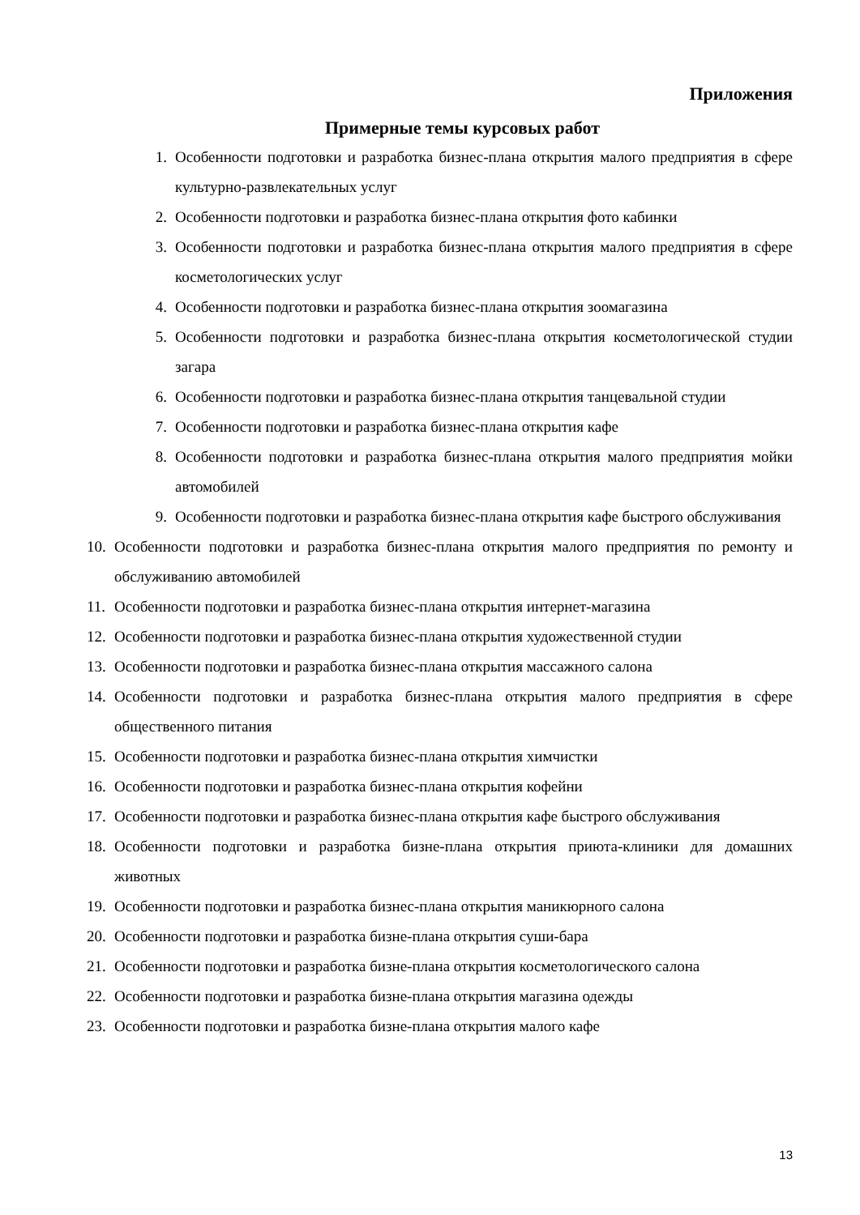Приложения
Примерные темы курсовых работ
1. Особенности подготовки и разработка бизнес-плана открытия малого предприятия в сфере культурно-развлекательных услуг
2. Особенности подготовки и разработка бизнес-плана открытия фото кабинки
3. Особенности подготовки и разработка бизнес-плана открытия малого предприятия в сфере косметологических услуг
4. Особенности подготовки и разработка бизнес-плана открытия зоомагазина
5. Особенности подготовки и разработка бизнес-плана открытия косметологической студии загара
6. Особенности подготовки и разработка бизнес-плана открытия танцевальной студии
7. Особенности подготовки и разработка бизнес-плана открытия кафе
8. Особенности подготовки и разработка бизнес-плана открытия малого предприятия мойки автомобилей
9. Особенности подготовки и разработка бизнес-плана открытия кафе быстрого обслуживания
10. Особенности подготовки и разработка бизнес-плана открытия малого предприятия по ремонту и обслуживанию автомобилей
11. Особенности подготовки и разработка бизнес-плана открытия интернет-магазина
12. Особенности подготовки и разработка бизнес-плана открытия художественной студии
13. Особенности подготовки и разработка бизнес-плана открытия массажного салона
14. Особенности подготовки и разработка бизнес-плана открытия малого предприятия в сфере общественного питания
15. Особенности подготовки и разработка бизнес-плана открытия химчистки
16. Особенности подготовки и разработка бизнес-плана открытия кофейни
17. Особенности подготовки и разработка бизнес-плана открытия кафе быстрого обслуживания
18. Особенности подготовки и разработка бизне-плана открытия приюта-клиники для домашних животных
19. Особенности подготовки и разработка бизнес-плана открытия маникюрного салона
20. Особенности подготовки и разработка бизне-плана открытия суши-бара
21. Особенности подготовки и разработка бизне-плана открытия косметологического салона
22. Особенности подготовки и разработка бизне-плана открытия магазина одежды
23. Особенности подготовки и разработка бизне-плана открытия малого кафе
13